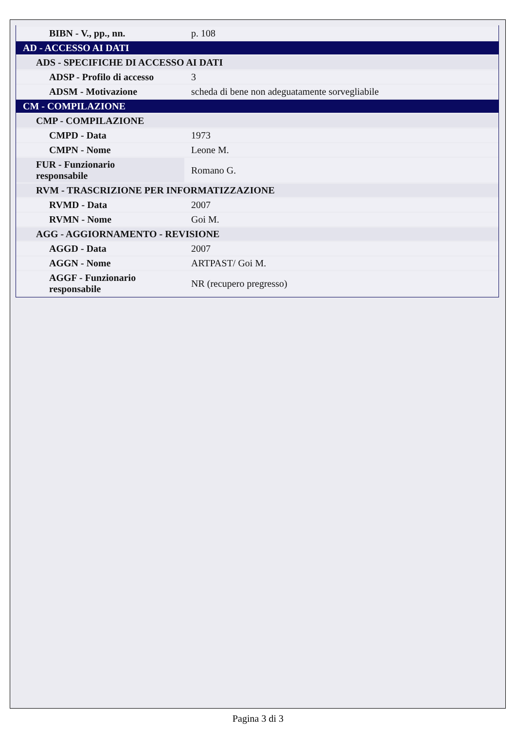| BIBN - V., pp., nn. | p. 108 |
| AD - ACCESSO AI DATI | |
| ADS - SPECIFICHE DI ACCESSO AI DATI | |
| ADSP - Profilo di accesso | 3 |
| ADSM - Motivazione | scheda di bene non adeguatamente sorvegliabile |
| CM - COMPILAZIONE | |
| CMP - COMPILAZIONE | |
| CMPD - Data | 1973 |
| CMPN - Nome | Leone M. |
| FUR - Funzionario responsabile | Romano G. |
| RVM - TRASCRIZIONE PER INFORMATIZZAZIONE | |
| RVMD - Data | 2007 |
| RVMN - Nome | Goi M. |
| AGG - AGGIORNAMENTO - REVISIONE | |
| AGGD - Data | 2007 |
| AGGN - Nome | ARTPAST/ Goi M. |
| AGGF - Funzionario responsabile | NR (recupero pregresso) |
Pagina 3 di 3